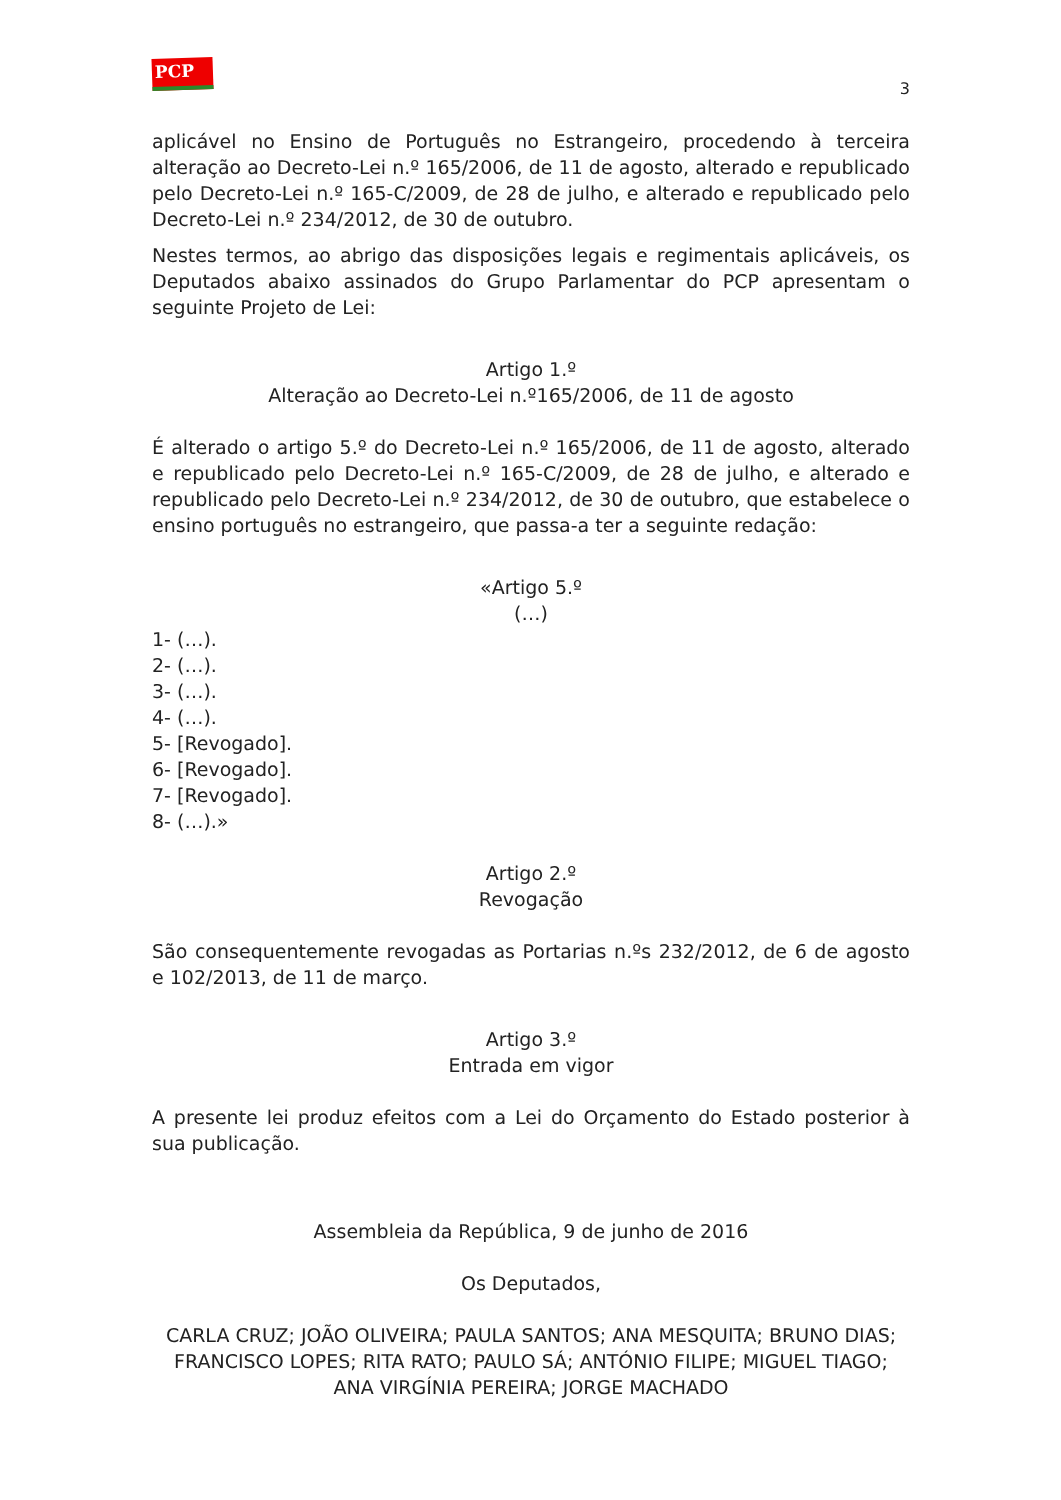PCP ☭
3
aplicável no Ensino de Português no Estrangeiro, procedendo à terceira alteração ao Decreto-Lei n.º 165/2006, de 11 de agosto, alterado e republicado pelo Decreto-Lei n.º 165-C/2009, de 28 de julho, e alterado e republicado pelo Decreto-Lei n.º 234/2012, de 30 de outubro.
Nestes termos, ao abrigo das disposições legais e regimentais aplicáveis, os Deputados abaixo assinados do Grupo Parlamentar do PCP apresentam o seguinte Projeto de Lei:
Artigo 1.º
Alteração ao Decreto-Lei n.º165/2006, de 11 de agosto
É alterado o artigo 5.º do Decreto-Lei n.º 165/2006, de 11 de agosto, alterado e republicado pelo Decreto-Lei n.º 165-C/2009, de 28 de julho, e alterado e republicado pelo Decreto-Lei n.º 234/2012, de 30 de outubro, que estabelece o ensino português no estrangeiro, que passa-a ter a seguinte redação:
«Artigo 5.º
(…)
1- (…).
2- (…).
3- (…).
4- (…).
5- [Revogado].
6- [Revogado].
7- [Revogado].
8- (…).»
Artigo 2.º
Revogação
São consequentemente revogadas as Portarias n.ºs 232/2012, de 6 de agosto e 102/2013, de 11 de março.
Artigo 3.º
Entrada em vigor
A presente lei produz efeitos com a Lei do Orçamento do Estado posterior à sua publicação.
Assembleia da República, 9 de junho de 2016
Os Deputados,
CARLA CRUZ; JOÃO OLIVEIRA; PAULA SANTOS; ANA MESQUITA; BRUNO DIAS; FRANCISCO LOPES; RITA RATO; PAULO SÁ; ANTÓNIO FILIPE; MIGUEL TIAGO; ANA VIRGÍNIA PEREIRA; JORGE MACHADO